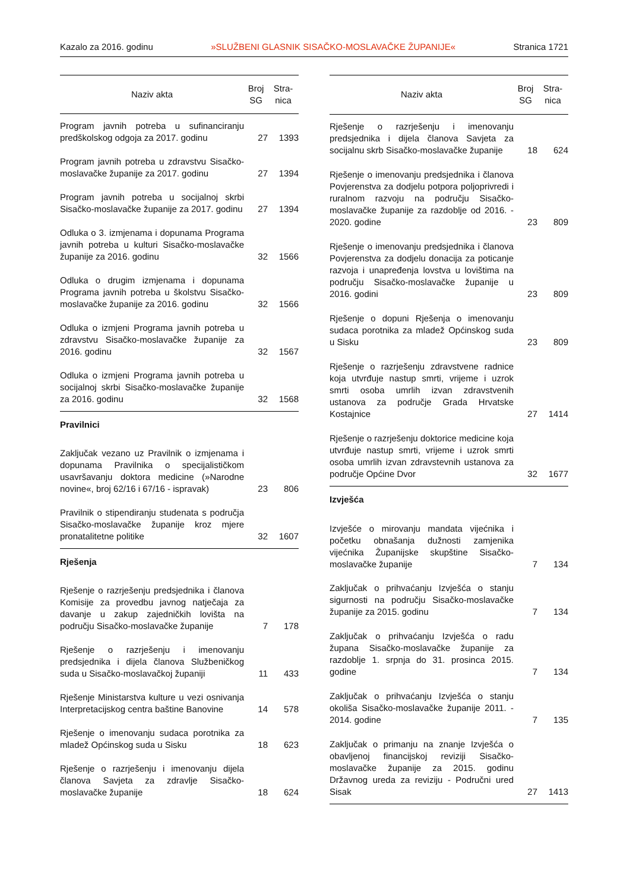Kazalo za 2016. godinu »SLUŽBENI GLASNIK SISAČKO-MOSLAVAČKE ŽUPANIJE« Stranica 1721
| Naziv akta | Broj SG | Stra- nica |
| --- | --- | --- |
| Program javnih potreba u sufinanciranju predškolskog odgoja za 2017. godinu | 27 | 1393 |
| Program javnih potreba u zdravstvu Sisačko-moslavačke županije za 2017. godinu | 27 | 1394 |
| Program javnih potreba u socijalnoj skrbi Sisačko-moslavačke županije za 2017. godinu | 27 | 1394 |
| Odluka o 3. izmjenama i dopunama Programa javnih potreba u kulturi Sisačko-moslavačke županije za 2016. godinu | 32 | 1566 |
| Odluka o drugim izmjenama i dopunama Programa javnih potreba u školstvu Sisačko-moslavačke županije za 2016. godinu | 32 | 1566 |
| Odluka o izmjeni Programa javnih potreba u zdravstvu Sisačko-moslavačke županije za 2016. godinu | 32 | 1567 |
| Odluka o izmjeni Programa javnih potreba u socijalnoj skrbi Sisačko-moslavačke županije za 2016. godinu | 32 | 1568 |
| Pravilnici | | |
| Zaključak vezano uz Pravilnik o izmjenama i dopunama Pravilnika o specijalističkom usavršavanju doktora medicine (»Narodne novine«, broj 62/16 i 67/16 - ispravak) | 23 | 806 |
| Pravilnik o stipendiranju studenata s područja Sisačko-moslavačke županije kroz mjere pronatalitetne politike | 32 | 1607 |
| Rješenja | | |
| Rješenje o razrješenju predsjednika i članova Komisije za provedbu javnog natječaja za davanje u zakup zajedničkih lovišta na području Sisačko-moslavačke županije | 7 | 178 |
| Rješenje o razrješenju i imenovanju predsjednika i dijela članova Službeničkog suda u Sisačko-moslavačkoj županiji | 11 | 433 |
| Rješenje Ministarstva kulture u vezi osnivanja Interpretacijskog centra baštine Banovine | 14 | 578 |
| Rješenje o imenovanju sudaca porotnika za mladež Općinskog suda u Sisku | 18 | 623 |
| Rješenje o razrješenju i imenovanju dijela članova Savjeta za zdravlje Sisačko-moslavačke županije | 18 | 624 |
| Naziv akta | Broj SG | Stra- nica |
| --- | --- | --- |
| Rješenje o razrješenju i imenovanju predsjednika i dijela članova Savjeta za socijalnu skrb Sisačko-moslavačke županije | 18 | 624 |
| Rješenje o imenovanju predsjednika i članova Povjerenstva za dodjelu potpora poljoprivredi i ruralnom razvoju na području Sisačko-moslavačke županije za razdoblje od 2016. - 2020. godine | 23 | 809 |
| Rješenje o imenovanju predsjednika i članova Povjerenstva za dodjelu donacija za poticanje razvoja i unapređenja lovstva u lovištima na području Sisačko-moslavačke županije u 2016. godini | 23 | 809 |
| Rješenje o dopuni Rješenja o imenovanju sudaca porotnika za mladež Općinskog suda u Sisku | 23 | 809 |
| Rješenje o razrješenju zdravstvene radnice koja utvrđuje nastup smrti, vrijeme i uzrok smrti osoba umrlih izvan zdravstvenih ustanova za područje Grada Hrvatske Kostajnice | 27 | 1414 |
| Rješenje o razrješenju doktorice medicine koja utvrđuje nastup smrti, vrijeme i uzrok smrti osoba umrlih izvan zdravstevnih ustanova za područje Općine Dvor | 32 | 1677 |
| Izvješća | | |
| Izvješće o mirovanju mandata vijećnika i početku obnašanja dužnosti zamjenika vijećnika Županijske skupštine Sisačko-moslavačke županije | 7 | 134 |
| Zaključak o prihvaćanju Izvješća o stanju sigurnosti na području Sisačko-moslavačke županije za 2015. godinu | 7 | 134 |
| Zaključak o prihvaćanju Izvješća o radu župana Sisačko-moslavačke županije za razdoblje 1. srpnja do 31. prosinca 2015. godine | 7 | 134 |
| Zaključak o prihvaćanju Izvješća o stanju okoliša Sisačko-moslavačke županije 2011. - 2014. godine | 7 | 135 |
| Zaključak o primanju na znanje Izvješća o obavljenoj financijskoj reviziji Sisačko-moslavačke županije za 2015. godinu Državnog ureda za reviziju - Područni ured Sisak | 27 | 1413 |